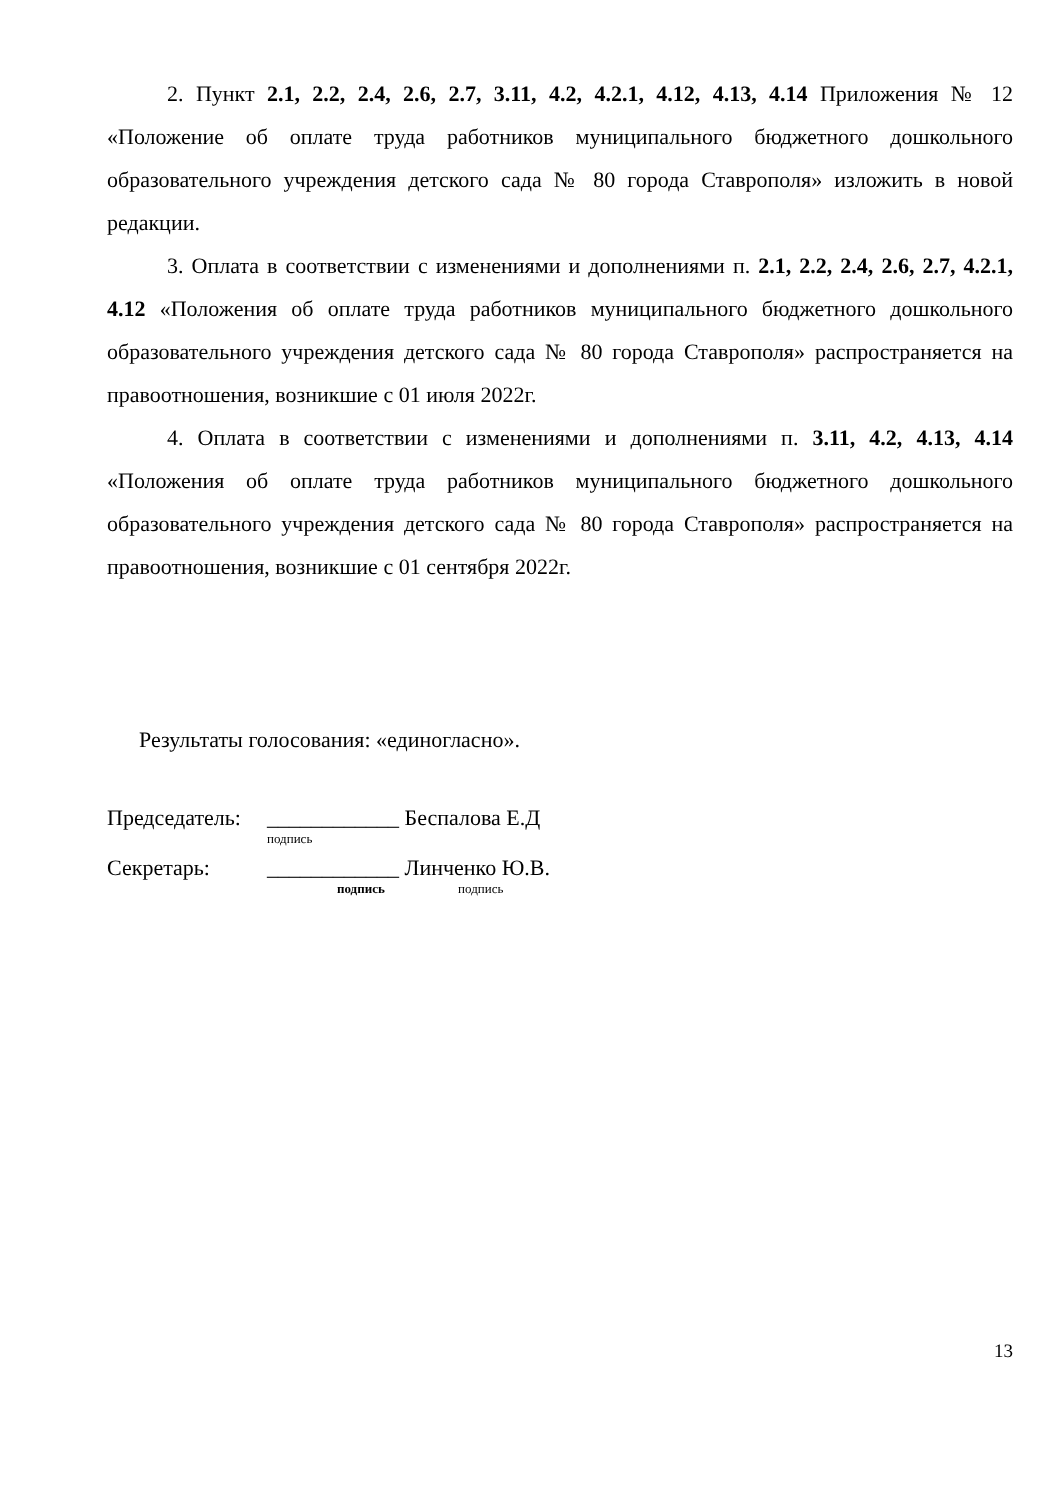2. Пункт 2.1, 2.2, 2.4, 2.6, 2.7, 3.11, 4.2, 4.2.1, 4.12, 4.13, 4.14 Приложения № 12 «Положение об оплате труда работников муниципального бюджетного дошкольного образовательного учреждения детского сада № 80 города Ставрополя» изложить в новой редакции.
3. Оплата в соответствии с изменениями и дополнениями п. 2.1, 2.2, 2.4, 2.6, 2.7, 4.2.1, 4.12 «Положения об оплате труда работников муниципального бюджетного дошкольного образовательного учреждения детского сада № 80 города Ставрополя» распространяется на правоотношения, возникшие с 01 июля 2022г.
4. Оплата в соответствии с изменениями и дополнениями п. 3.11, 4.2, 4.13, 4.14 «Положения об оплате труда работников муниципального бюджетного дошкольного образовательного учреждения детского сада № 80 города Ставрополя» распространяется на правоотношения, возникшие с 01 сентября 2022г.
Результаты голосования: «единогласно».
Председатель: ____________ Беспалова Е.Д
подпись
Секретарь: ____________ Линченко Ю.В.
подпись подпись
13